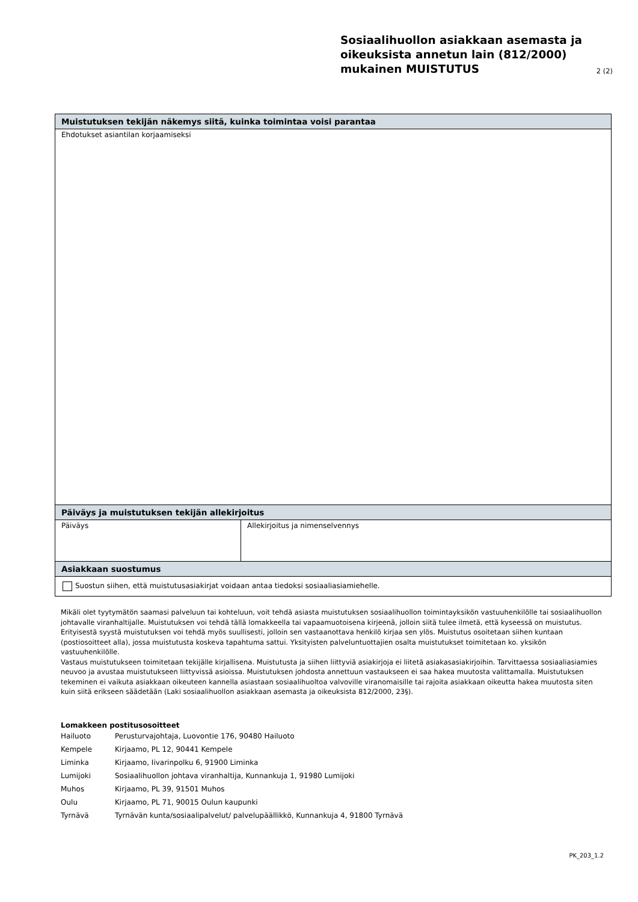Sosiaalihuollon asiakkaan asemasta ja oikeuksista annetun lain (812/2000) mukainen MUISTUTUS
2 (2)
| Muistutuksen tekijän näkemys siitä, kuinka toimintaa voisi parantaa | |
| Ehdotukset asiantilan korjaamiseksi | |
| Päiväys ja muistutuksen tekijän allekirjoitus | |
| Päiväys | Allekirjoitus ja nimenselvennys |
| Asiakkaan suostumus | |
| Suostun siihen, että muistutusasiakirjat voidaan antaa tiedoksi sosiaaliasiamiehelle. | |
Mikäli olet tyytymätön saamasi palveluun tai kohteluun, voit tehdä asiasta muistutuksen sosiaalihuollon toimintayksikön vastuuhenkilölle tai sosiaalihuollon johtavalle viranhaltijalle. Muistutuksen voi tehdä tällä lomakkeella tai vapaamuotoisena kirjeenä, jolloin siitä tulee ilmetä, että kyseessä on muistutus. Erityisestä syystä muistutuksen voi tehdä myös suullisesti, jolloin sen vastaanottava henkilö kirjaa sen ylös. Muistutus osoitetaan siihen kuntaan (postiosoitteet alla), jossa muistutusta koskeva tapahtuma sattui. Yksityisten palveluntuottajien osalta muistutukset toimitetaan ko. yksikön vastuuhenkilölle.
Vastaus muistutukseen toimitetaan tekijälle kirjallisena. Muistutusta ja siihen liittyviä asiakirjoja ei liitetä asiakasasiakirjoihin. Tarvittaessa sosiaaliasiamies neuvoo ja avustaa muistutukseen liittyvissä asioissa. Muistutuksen johdosta annettuun vastaukseen ei saa hakea muutosta valittamalla. Muistutuksen tekeminen ei vaikuta asiakkaan oikeuteen kannella asiastaan sosiaalihuoltoa valvoville viranomaisille tai rajoita asiakkaan oikeutta hakea muutosta siten kuin siitä erikseen säädetään (Laki sosiaalihuollon asiakkaan asemasta ja oikeuksista 812/2000, 23§).
Lomakkeen postitusosoitteet
Hailuoto Perusturvajohtaja, Luovontie 176, 90480 Hailuoto
Kempele Kirjaamo, PL 12, 90441 Kempele
Liminka Kirjaamo, Iivarinpolku 6, 91900 Liminka
Lumijoki Sosiaalihuollon johtava viranhaltija, Kunnankuja 1, 91980 Lumijoki
Muhos Kirjaamo, PL 39, 91501 Muhos
Oulu Kirjaamo, PL 71, 90015 Oulun kaupunki
Tyrnävä Tyrnävän kunta/sosiaalipalvelut/ palvelupäällikkö, Kunnankuja 4, 91800 Tyrnävä
PK_203_1.2